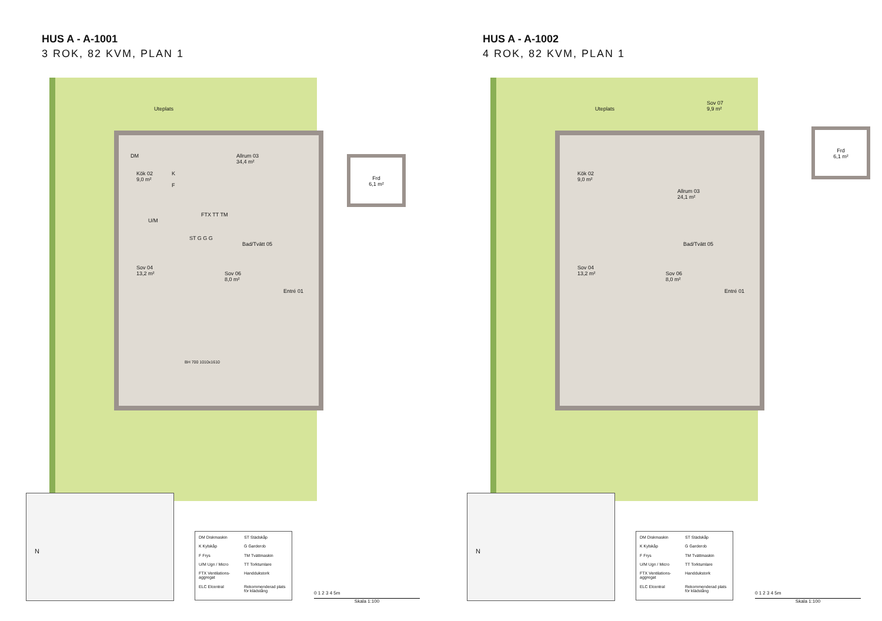HUS A - A-1001
3 ROK, 82 KVM, PLAN 1
Uteplats
Allrum 03
34,4 m²
Kök 02
9,0 m²
Sov 04
13,2 m² Sov 06
8,0 m²
Bad/Tvätt 05
Entré 01
DM
K
F
U/M
ST G G G
FTX TT TM
BH 700 1010x1610
Frd
6,1 m²
N
DM Diskmaskin ST Städskåp K Kylskåp G Garderob F Frys TM Tvättmaskin U/M Ugn / Micro TT Torktumlare FTX Ventilations-aggregat Handdukstork ELC Elcentral Rekommenderad plats för klädstång
0 1 2 3 4 5m
Skala 1:100
HUS A - A-1002
4 ROK, 82 KVM, PLAN 1
Uteplats
Sov 07
9,9 m²
Allrum 03
24,1 m²
Kök 02
9,0 m²
Sov 04
13,2 m² Sov 06
8,0 m²
Bad/Tvätt 05
Entré 01
Frd
6,1 m²
N
DM Diskmaskin ST Städskåp K Kylskåp G Garderob F Frys TM Tvättmaskin U/M Ugn / Micro TT Torktumlare FTX Ventilations-aggregat Handdukstork ELC Elcentral Rekommenderad plats för klädstång
0 1 2 3 4 5m
Skala 1:100